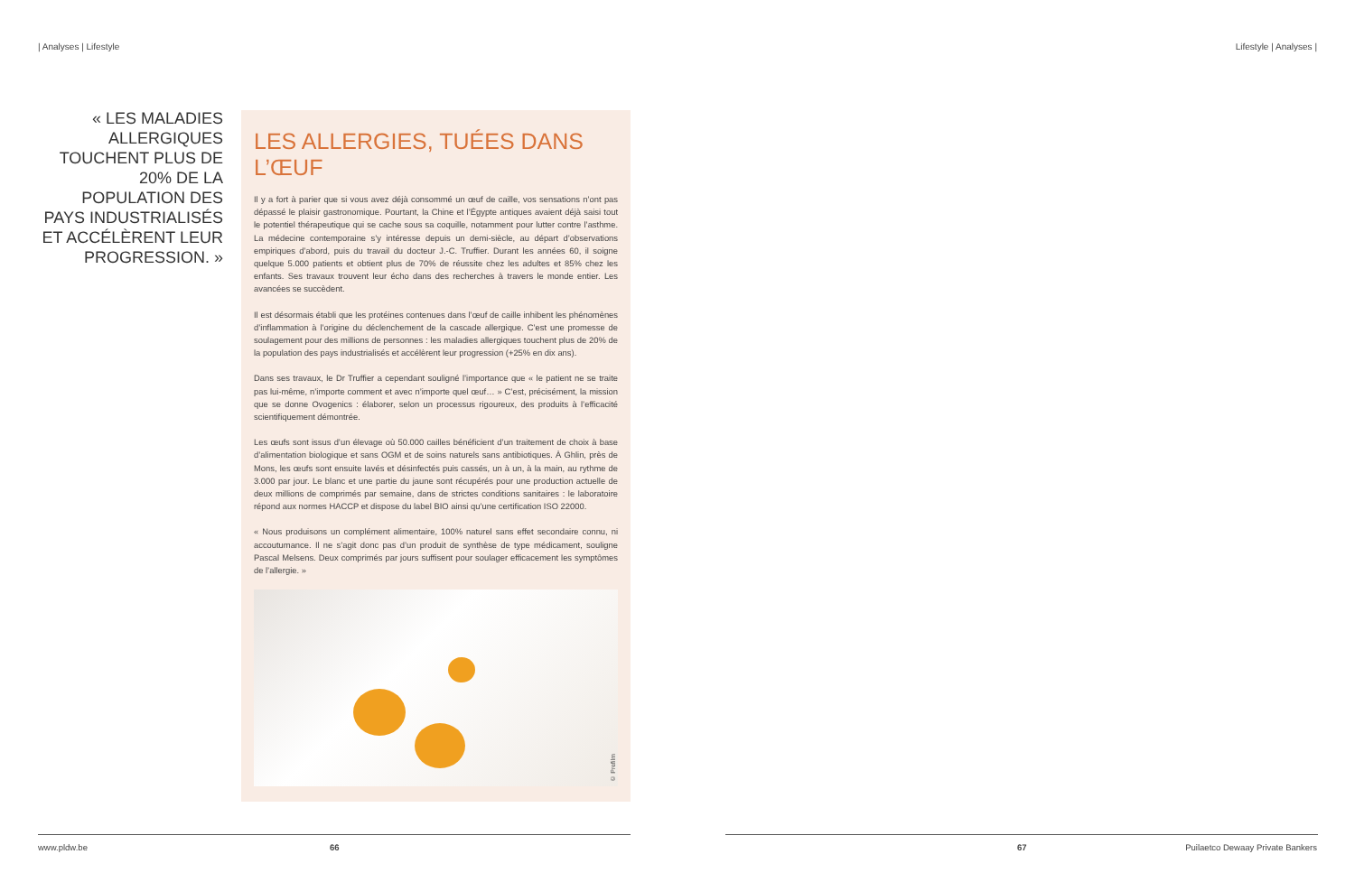| Analyses | Lifestyle Lifestyle | Analyses |
« LES MALADIES ALLERGIQUES TOUCHENT PLUS DE 20% DE LA POPULATION DES PAYS INDUSTRIALISÉS ET ACCÉLÈRENT LEUR PROGRESSION. »
LES ALLERGIES, TUÉES DANS L’ŒUF
Il y a fort à parier que si vous avez déjà consommé un œuf de caille, vos sensations n’ont pas dépassé le plaisir gastronomique. Pourtant, la Chine et l’Égypte antiques avaient déjà saisi tout le potentiel thérapeutique qui se cache sous sa coquille, notamment pour lutter contre l’asthme. La médecine contemporaine s’y intéresse depuis un demi-siècle, au départ d’observations empiriques d’abord, puis du travail du docteur J.-C. Truffier. Durant les années 60, il soigne quelque 5.000 patients et obtient plus de 70% de réussite chez les adultes et 85% chez les enfants. Ses travaux trouvent leur écho dans des recherches à travers le monde entier. Les avancées se succèdent.
Il est désormais établi que les protéines contenues dans l’œuf de caille inhibent les phénomènes d’inflammation à l’origine du déclenchement de la cascade allergique. C’est une promesse de soulagement pour des millions de personnes : les maladies allergiques touchent plus de 20% de la population des pays industrialisés et accélèrent leur progression (+25% en dix ans).
Dans ses travaux, le Dr Truffier a cependant souligné l’importance que « le patient ne se traite pas lui-même, n’importe comment et avec n’importe quel œuf… » C’est, précisément, la mission que se donne Ovogenics : élaborer, selon un processus rigoureux, des produits à l’efficacité scientifiquement démontrée.
Les œufs sont issus d’un élevage où 50.000 cailles bénéficient d’un traitement de choix à base d’alimentation biologique et sans OGM et de soins naturels sans antibiotiques. À Ghlin, près de Mons, les œufs sont ensuite lavés et désinfectés puis cassés, un à un, à la main, au rythme de 3.000 par jour. Le blanc et une partie du jaune sont récupérés pour une production actuelle de deux millions de comprimés par semaine, dans de strictes conditions sanitaires : le laboratoire répond aux normes HACCP et dispose du label BIO ainsi qu’une certification ISO 22000.
« Nous produisons un complément alimentaire, 100% naturel sans effet secondaire connu, ni accoutumance. Il ne s’agit donc pas d’un produit de synthèse de type médicament, souligne Pascal Melsens. Deux comprimés par jours suffisent pour soulager efficacement les symptômes de l’allergie. »
© Prefilm
www.pldw.be 66 67
Puilaetco Dewaay Private Bankers